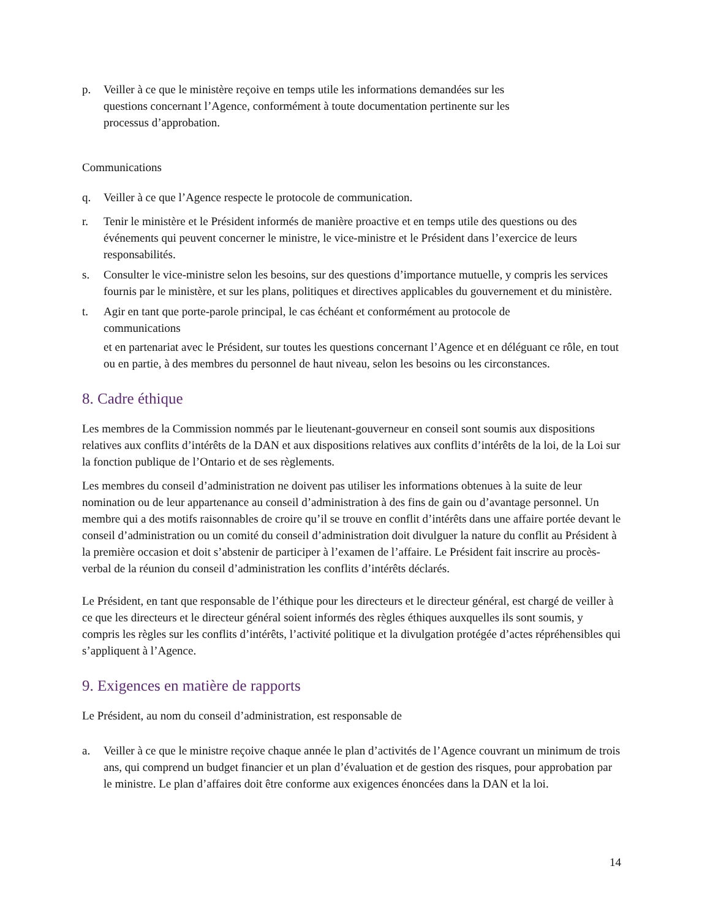p. Veiller à ce que le ministère reçoive en temps utile les informations demandées sur les
questions concernant l’Agence, conformément à toute documentation pertinente sur les
processus d’approbation.
Communications
q. Veiller à ce que l’Agence respecte le protocole de communication.
r. Tenir le ministère et le Président informés de manière proactive et en temps utile des questions ou des événements qui peuvent concerner le ministre, le vice-ministre et le Président dans l’exercice de leurs responsabilités.
s. Consulter le vice-ministre selon les besoins, sur des questions d’importance mutuelle, y compris les services fournis par le ministère, et sur les plans, politiques et directives applicables du gouvernement et du ministère.
t. Agir en tant que porte-parole principal, le cas échéant et conformément au protocole de
communications
et en partenariat avec le Président, sur toutes les questions concernant l’Agence et en déléguant ce rôle, en tout ou en partie, à des membres du personnel de haut niveau, selon les besoins ou les circonstances.
8. Cadre éthique
Les membres de la Commission nommés par le lieutenant-gouverneur en conseil sont soumis aux dispositions relatives aux conflits d’intérêts de la DAN et aux dispositions relatives aux conflits d’intérêts de la loi, de la Loi sur la fonction publique de l’Ontario et de ses règlements.
Les membres du conseil d’administration ne doivent pas utiliser les informations obtenues à la suite de leur nomination ou de leur appartenance au conseil d’administration à des fins de gain ou d’avantage personnel. Un membre qui a des motifs raisonnables de croire qu’il se trouve en conflit d’intérêts dans une affaire portée devant le conseil d’administration ou un comité du conseil d’administration doit divulguer la nature du conflit au Président à la première occasion et doit s’abstenir de participer à l’examen de l’affaire. Le Président fait inscrire au procès-verbal de la réunion du conseil d’administration les conflits d’intérêts déclarés.
Le Président, en tant que responsable de l’éthique pour les directeurs et le directeur général, est chargé de veiller à ce que les directeurs et le directeur général soient informés des règles éthiques auxquelles ils sont soumis, y compris les règles sur les conflits d’intérêts, l’activité politique et la divulgation protégée d’actes répréhensibles qui s’appliquent à l’Agence.
9. Exigences en matière de rapports
Le Président, au nom du conseil d’administration, est responsable de
a. Veiller à ce que le ministre reçoive chaque année le plan d’activités de l’Agence couvrant un minimum de trois ans, qui comprend un budget financier et un plan d’évaluation et de gestion des risques, pour approbation par le ministre. Le plan d’affaires doit être conforme aux exigences énoncées dans la DAN et la loi.
14